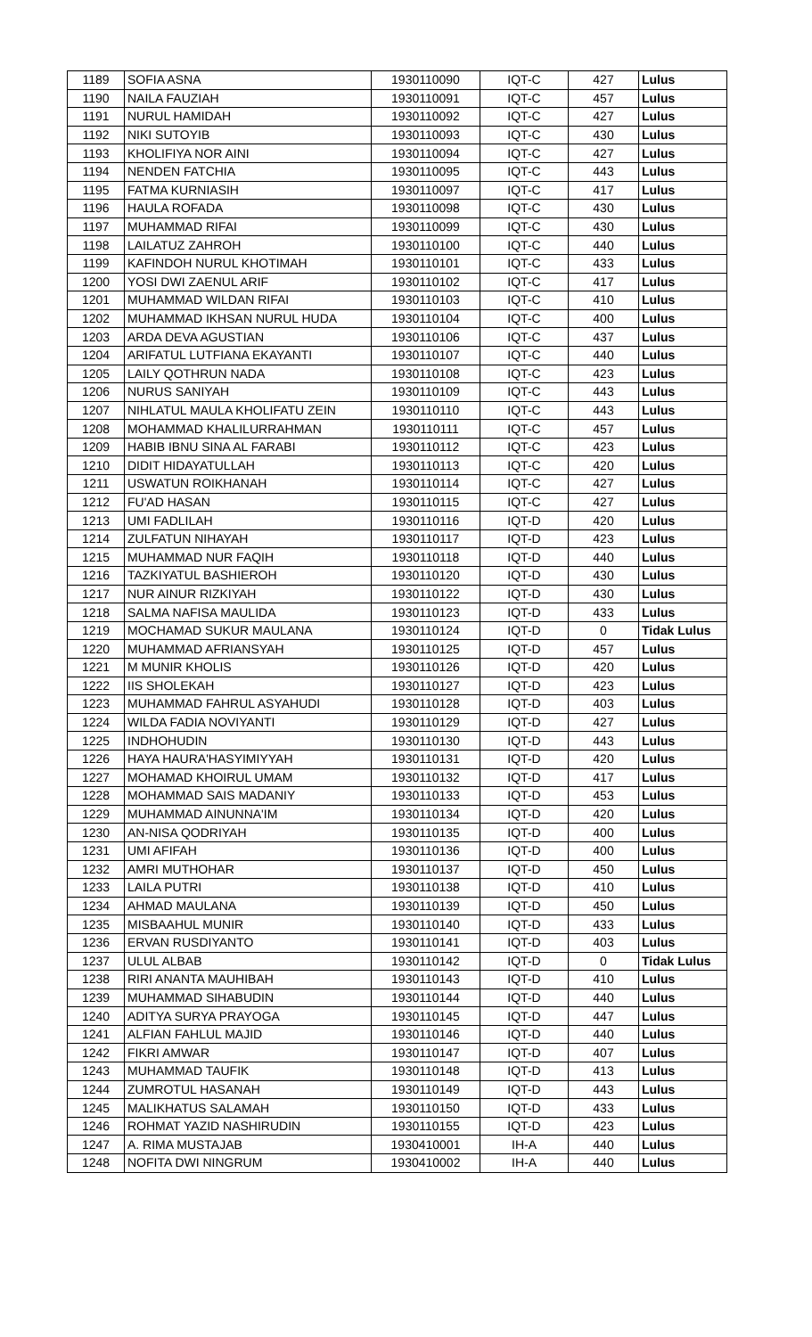| 1189 | SOFIA ASNA | 1930110090 | IQT-C | 427 | Lulus |
| 1190 | NAILA FAUZIAH | 1930110091 | IQT-C | 457 | Lulus |
| 1191 | NURUL HAMIDAH | 1930110092 | IQT-C | 427 | Lulus |
| 1192 | NIKI SUTOYIB | 1930110093 | IQT-C | 430 | Lulus |
| 1193 | KHOLIFIYA NOR AINI | 1930110094 | IQT-C | 427 | Lulus |
| 1194 | NENDEN FATCHIA | 1930110095 | IQT-C | 443 | Lulus |
| 1195 | FATMA KURNIASIH | 1930110097 | IQT-C | 417 | Lulus |
| 1196 | HAULA ROFADA | 1930110098 | IQT-C | 430 | Lulus |
| 1197 | MUHAMMAD RIFAI | 1930110099 | IQT-C | 430 | Lulus |
| 1198 | LAILATUZ ZAHROH | 1930110100 | IQT-C | 440 | Lulus |
| 1199 | KAFINDOH NURUL KHOTIMAH | 1930110101 | IQT-C | 433 | Lulus |
| 1200 | YOSI DWI ZAENUL ARIF | 1930110102 | IQT-C | 417 | Lulus |
| 1201 | MUHAMMAD WILDAN RIFAI | 1930110103 | IQT-C | 410 | Lulus |
| 1202 | MUHAMMAD IKHSAN NURUL HUDA | 1930110104 | IQT-C | 400 | Lulus |
| 1203 | ARDA DEVA AGUSTIAN | 1930110106 | IQT-C | 437 | Lulus |
| 1204 | ARIFATUL LUTFIANA EKAYANTI | 1930110107 | IQT-C | 440 | Lulus |
| 1205 | LAILY QOTHRUN NADA | 1930110108 | IQT-C | 423 | Lulus |
| 1206 | NURUS SANIYAH | 1930110109 | IQT-C | 443 | Lulus |
| 1207 | NIHLATUL MAULA KHOLIFATU ZEIN | 1930110110 | IQT-C | 443 | Lulus |
| 1208 | MOHAMMAD KHALILURRAHMAN | 1930110111 | IQT-C | 457 | Lulus |
| 1209 | HABIB IBNU SINA AL FARABI | 1930110112 | IQT-C | 423 | Lulus |
| 1210 | DIDIT HIDAYATULLAH | 1930110113 | IQT-C | 420 | Lulus |
| 1211 | USWATUN ROIKHANAH | 1930110114 | IQT-C | 427 | Lulus |
| 1212 | FU'AD HASAN | 1930110115 | IQT-C | 427 | Lulus |
| 1213 | UMI FADLILAH | 1930110116 | IQT-D | 420 | Lulus |
| 1214 | ZULFATUN NIHAYAH | 1930110117 | IQT-D | 423 | Lulus |
| 1215 | MUHAMMAD NUR FAQIH | 1930110118 | IQT-D | 440 | Lulus |
| 1216 | TAZKIYATUL BASHIEROH | 1930110120 | IQT-D | 430 | Lulus |
| 1217 | NUR AINUR RIZKIYAH | 1930110122 | IQT-D | 430 | Lulus |
| 1218 | SALMA NAFISA MAULIDA | 1930110123 | IQT-D | 433 | Lulus |
| 1219 | MOCHAMAD SUKUR MAULANA | 1930110124 | IQT-D | 0 | Tidak Lulus |
| 1220 | MUHAMMAD AFRIANSYAH | 1930110125 | IQT-D | 457 | Lulus |
| 1221 | M MUNIR KHOLIS | 1930110126 | IQT-D | 420 | Lulus |
| 1222 | IIS SHOLEKAH | 1930110127 | IQT-D | 423 | Lulus |
| 1223 | MUHAMMAD FAHRUL ASYAHUDI | 1930110128 | IQT-D | 403 | Lulus |
| 1224 | WILDA FADIA NOVIYANTI | 1930110129 | IQT-D | 427 | Lulus |
| 1225 | INDHOHUDIN | 1930110130 | IQT-D | 443 | Lulus |
| 1226 | HAYA HAURA'HASYIMIYYAH | 1930110131 | IQT-D | 420 | Lulus |
| 1227 | MOHAMAD KHOIRUL UMAM | 1930110132 | IQT-D | 417 | Lulus |
| 1228 | MOHAMMAD SAIS MADANIY | 1930110133 | IQT-D | 453 | Lulus |
| 1229 | MUHAMMAD AINUNNA'IM | 1930110134 | IQT-D | 420 | Lulus |
| 1230 | AN-NISA QODRIYAH | 1930110135 | IQT-D | 400 | Lulus |
| 1231 | UMI AFIFAH | 1930110136 | IQT-D | 400 | Lulus |
| 1232 | AMRI MUTHOHAR | 1930110137 | IQT-D | 450 | Lulus |
| 1233 | LAILA PUTRI | 1930110138 | IQT-D | 410 | Lulus |
| 1234 | AHMAD MAULANA | 1930110139 | IQT-D | 450 | Lulus |
| 1235 | MISBAAHUL MUNIR | 1930110140 | IQT-D | 433 | Lulus |
| 1236 | ERVAN RUSDIYANTO | 1930110141 | IQT-D | 403 | Lulus |
| 1237 | ULUL ALBAB | 1930110142 | IQT-D | 0 | Tidak Lulus |
| 1238 | RIRI ANANTA MAUHIBAH | 1930110143 | IQT-D | 410 | Lulus |
| 1239 | MUHAMMAD SIHABUDIN | 1930110144 | IQT-D | 440 | Lulus |
| 1240 | ADITYA SURYA PRAYOGA | 1930110145 | IQT-D | 447 | Lulus |
| 1241 | ALFIAN FAHLUL MAJID | 1930110146 | IQT-D | 440 | Lulus |
| 1242 | FIKRI AMWAR | 1930110147 | IQT-D | 407 | Lulus |
| 1243 | MUHAMMAD TAUFIK | 1930110148 | IQT-D | 413 | Lulus |
| 1244 | ZUMROTUL HASANAH | 1930110149 | IQT-D | 443 | Lulus |
| 1245 | MALIKHATUS SALAMAH | 1930110150 | IQT-D | 433 | Lulus |
| 1246 | ROHMAT YAZID NASHIRUDIN | 1930110155 | IQT-D | 423 | Lulus |
| 1247 | A. RIMA MUSTAJAB | 1930410001 | IH-A | 440 | Lulus |
| 1248 | NOFITA DWI NINGRUM | 1930410002 | IH-A | 440 | Lulus |